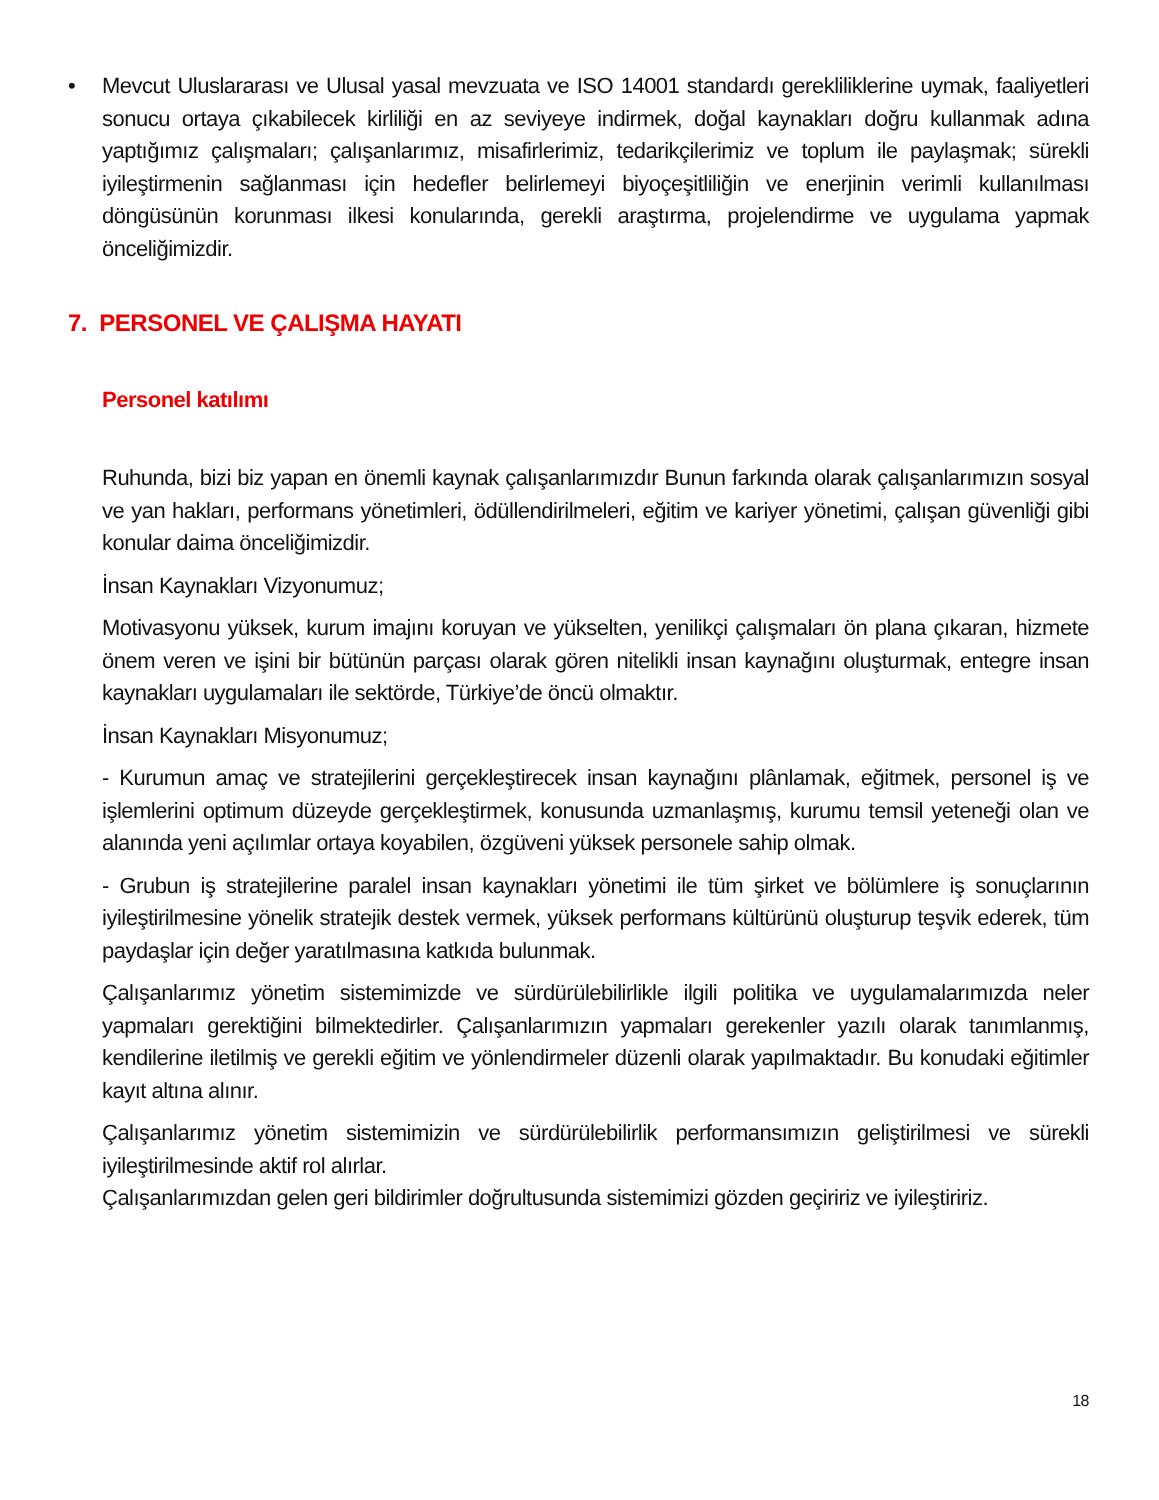• Mevcut Uluslararası ve Ulusal yasal mevzuata ve ISO 14001 standardı gerekliliklerine uymak, faaliyetleri sonucu ortaya çıkabilecek kirliliği en az seviyeye indirmek, doğal kaynakları doğru kullanmak adına yaptığımız çalışmaları; çalışanlarımız, misafirlerimiz, tedarikçilerimiz ve toplum ile paylaşmak; sürekli iyileştirmenin sağlanması için hedefler belirlemeyi biyoçeşitliliğin ve enerjinin verimli kullanılması döngüsünün korunması ilkesi konularında, gerekli araştırma, projelendirme ve uygulama yapmak önceliğimizdir.
7. PERSONEL VE ÇALIŞMA HAYATI
Personel katılımı
Ruhunda, bizi biz yapan en önemli kaynak çalışanlarımızdır Bunun farkında olarak çalışanlarımızın sosyal ve yan hakları, performans yönetimleri, ödüllendirilmeleri, eğitim ve kariyer yönetimi, çalışan güvenliği gibi konular daima önceliğimizdir.
İnsan Kaynakları Vizyonumuz;
Motivasyonu yüksek, kurum imajını koruyan ve yükselten, yenilikçi çalışmaları ön plana çıkaran, hizmete önem veren ve işini bir bütünün parçası olarak gören nitelikli insan kaynağını oluşturmak, entegre insan kaynakları uygulamaları ile sektörde, Türkiye’de öncü olmaktır.
İnsan Kaynakları Misyonumuz;
- Kurumun amaç ve stratejilerini gerçekleştirecek insan kaynağını plânlamak, eğitmek, personel iş ve işlemlerini optimum düzeyde gerçekleştirmek, konusunda uzmanlaşmış, kurumu temsil yeteneği olan ve alanında yeni açılımlar ortaya koyabilen, özgüveni yüksek personele sahip olmak.
- Grubun iş stratejilerine paralel insan kaynakları yönetimi ile tüm şirket ve bölümlere iş sonuçlarının iyileştirilmesine yönelik stratejik destek vermek, yüksek performans kültürünü oluşturup teşvik ederek, tüm paydaşlar için değer yaratılmasına katkıda bulunmak.
Çalışanlarımız yönetim sistemimizde ve sürdürülebilirlikle ilgili politika ve uygulamalarımızda neler yapmaları gerektiğini bilmektedirler. Çalışanlarımızın yapmaları gerekenler yazılı olarak tanımlanmış, kendilerine iletilmiş ve gerekli eğitim ve yönlendirmeler düzenli olarak yapılmaktadır. Bu konudaki eğitimler kayıt altına alınır.
Çalışanlarımız yönetim sistemimizin ve sürdürülebilirlik performansımızın geliştirilmesi ve sürekli iyileştirilmesinde aktif rol alırlar.
Çalışanlarımızdan gelen geri bildirimler doğrultusunda sistemimizi gözden geçiririz ve iyileştiririz.
18